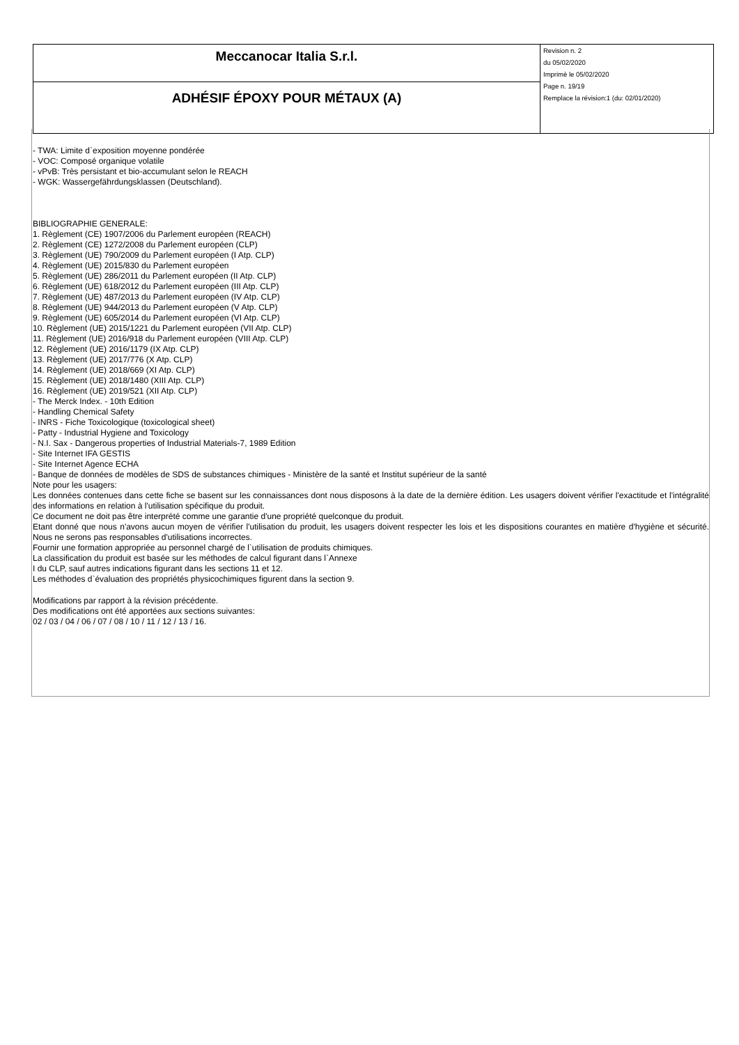| Meccanocar Italia S.r.l. | Revision n. 2 du 05/02/2020 Imprimè le 05/02/2020 Page n. 19/19 Remplace la révision:1 (du: 02/01/2020) |
| ADHÉSIF ÉPOXY POUR MÉTAUX (A) | |
- TWA: Limite d`exposition moyenne pondérée
- VOC: Composé organique volatile
- vPvB: Très persistant et bio-accumulant selon le REACH
- WGK: Wassergefährdungsklassen (Deutschland).
BIBLIOGRAPHIE GENERALE:
1. Règlement (CE) 1907/2006 du Parlement européen (REACH)
2. Règlement (CE) 1272/2008 du Parlement européen (CLP)
3. Règlement (UE) 790/2009 du Parlement européen (I Atp. CLP)
4. Règlement (UE) 2015/830 du Parlement européen
5. Règlement (UE) 286/2011 du Parlement européen (II Atp. CLP)
6. Règlement (UE) 618/2012 du Parlement européen (III Atp. CLP)
7. Règlement (UE) 487/2013 du Parlement européen (IV Atp. CLP)
8. Règlement (UE) 944/2013 du Parlement européen (V Atp. CLP)
9. Règlement (UE) 605/2014 du Parlement européen (VI Atp. CLP)
10. Règlement (UE) 2015/1221 du Parlement européen (VII Atp. CLP)
11. Règlement (UE) 2016/918 du Parlement européen (VIII Atp. CLP)
12. Règlement (UE) 2016/1179 (IX Atp. CLP)
13. Règlement (UE) 2017/776 (X Atp. CLP)
14. Règlement (UE) 2018/669 (XI Atp. CLP)
15. Règlement (UE) 2018/1480 (XIII Atp. CLP)
16. Règlement (UE) 2019/521 (XII Atp. CLP)
- The Merck Index. - 10th Edition
- Handling Chemical Safety
- INRS - Fiche Toxicologique (toxicological sheet)
- Patty - Industrial Hygiene and Toxicology
- N.I. Sax - Dangerous properties of Industrial Materials-7, 1989 Edition
- Site Internet IFA GESTIS
- Site Internet Agence ECHA
- Banque de données de modèles de SDS de substances chimiques - Ministère de la santé et Institut supérieur de la santé
Note pour les usagers:
Les données contenues dans cette fiche se basent sur les connaissances dont nous disposons à la date de la dernière édition. Les usagers doivent vérifier l'exactitude et l'intégralité des informations en relation à l'utilisation spécifique du produit.
Ce document ne doit pas être interprété comme une garantie d'une propriété quelconque du produit.
Etant donné que nous n'avons aucun moyen de vérifier l'utilisation du produit, les usagers doivent respecter les lois et les dispositions courantes en matière d'hygiène et sécurité. Nous ne serons pas responsables d'utilisations incorrectes.
Fournir une formation appropriée au personnel chargé de l`utilisation de produits chimiques.
La classification du produit est basée sur les méthodes de calcul figurant dans l`Annexe
I du CLP, sauf autres indications figurant dans les sections 11 et 12.
Les méthodes d`évaluation des propriétés physicochimiques figurent dans la section 9.
Modifications par rapport à la révision précédente.
Des modifications ont été apportées aux sections suivantes:
02 / 03 / 04 / 06 / 07 / 08 / 10 / 11 / 12 / 13 / 16.